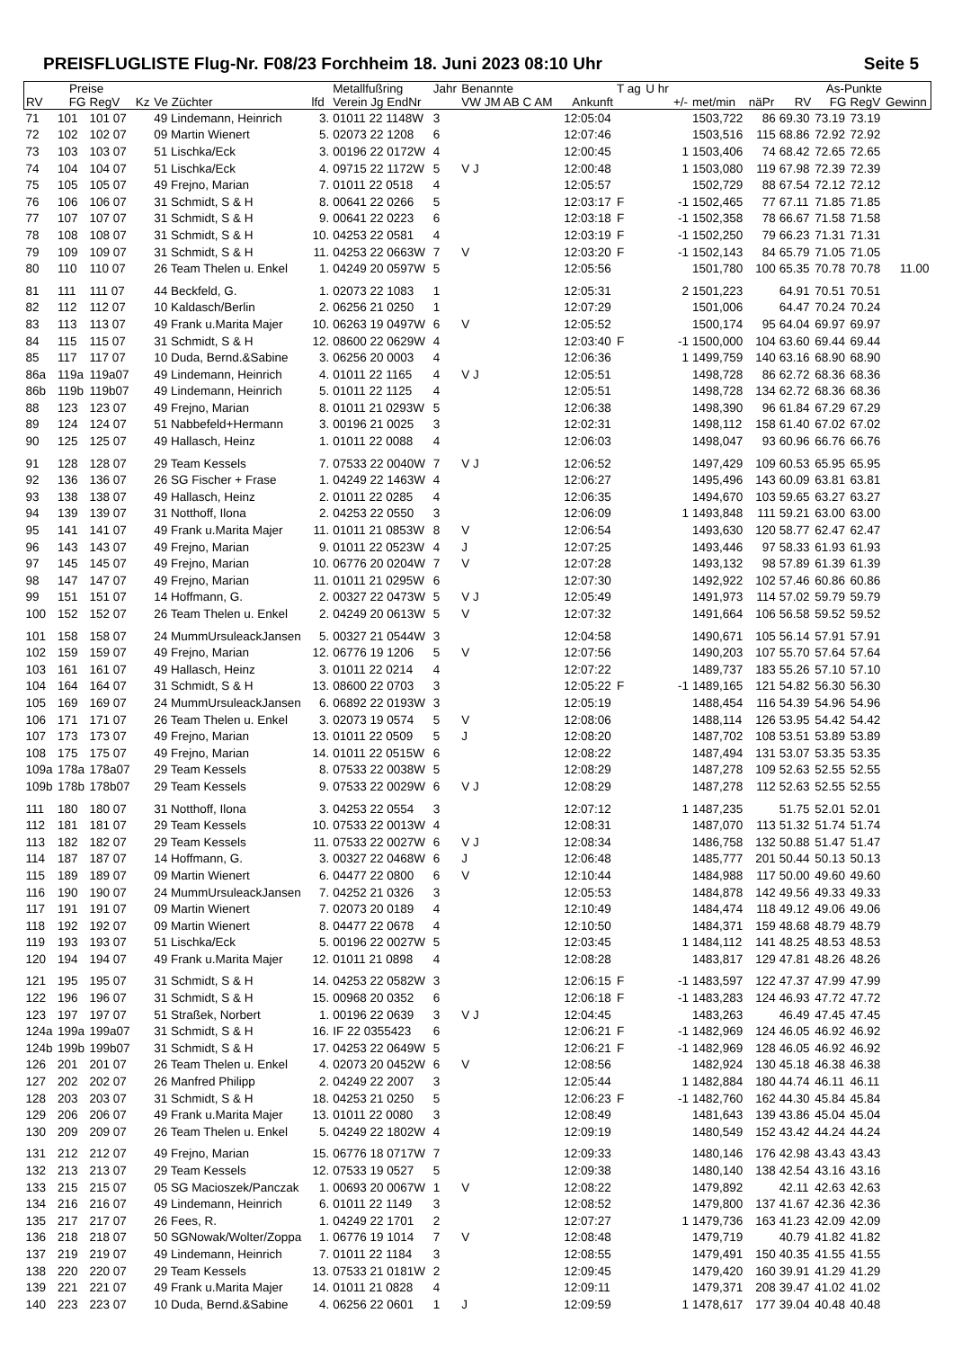PREISFLUGLISTE Flug-Nr. F08/23 Forchheim 18. Juni 2023 08:10 Uhr Seite 5
| Preise | | | | | | Metallfußring | Jahr | Benannte | | | T ag | U hr | | | | As-Punkte | | | |
| --- | --- | --- | --- | --- | --- | --- | --- | --- | --- | --- | --- | --- | --- | --- | --- | --- | --- | --- | --- |
| RV | FG | RegV | Kz | Ve Züchter | lfd | Verein Jg EndNr | | VW JM AB C AM | | Ankunft | | | +/- | met/min | näPr | RV | FG | RegV | Gewinn |
| 71 | 101 | 101 07 | | 49 Lindemann, Heinrich | 3. | 01011 22 1148W | 3 | | | 12:05:04 | | | | 1503,722 | 86 | 69.30 | 73.19 | 73.19 | |
| 72 | 102 | 102 07 | | 09 Martin Wienert | 5. | 02073 22 1208 | 6 | | | 12:07:46 | | | | 1503,516 | 115 | 68.86 | 72.92 | 72.92 | |
| 73 | 103 | 103 07 | | 51 Lischka/Eck | 3. | 00196 22 0172W | 4 | | | 12:00:45 | | | 1 | 1503,406 | 74 | 68.42 | 72.65 | 72.65 | |
| 74 | 104 | 104 07 | | 51 Lischka/Eck | 4. | 09715 22 1172W | 5 | V J | | 12:00:48 | | | 1 | 1503,080 | 119 | 67.98 | 72.39 | 72.39 | |
| 75 | 105 | 105 07 | | 49 Frejno, Marian | 7. | 01011 22 0518 | 4 | | | 12:05:57 | | | | 1502,729 | 88 | 67.54 | 72.12 | 72.12 | |
| 76 | 106 | 106 07 | | 31 Schmidt, S & H | 8. | 00641 22 0266 | 5 | | | 12:03:17 | F | | -1 | 1502,465 | 77 | 67.11 | 71.85 | 71.85 | |
| 77 | 107 | 107 07 | | 31 Schmidt, S & H | 9. | 00641 22 0223 | 6 | | | 12:03:18 | F | | -1 | 1502,358 | 78 | 66.67 | 71.58 | 71.58 | |
| 78 | 108 | 108 07 | | 31 Schmidt, S & H | 10. | 04253 22 0581 | 4 | | | 12:03:19 | F | | -1 | 1502,250 | 79 | 66.23 | 71.31 | 71.31 | |
| 79 | 109 | 109 07 | | 31 Schmidt, S & H | 11. | 04253 22 0663W | 7 | V | | 12:03:20 | F | | -1 | 1502,143 | 84 | 65.79 | 71.05 | 71.05 | |
| 80 | 110 | 110 07 | | 26 Team Thelen u. Enkel | 1. | 04249 20 0597W | 5 | | | 12:05:56 | | | | 1501,780 | 100 | 65.35 | 70.78 | 70.78 | 11.00 |
| 81 | 111 | 111 07 | | 44 Beckfeld, G. | 1. | 02073 22 1083 | 1 | | | 12:05:31 | | | 2 | 1501,223 | | 64.91 | 70.51 | 70.51 | |
| 82 | 112 | 112 07 | | 10 Kaldasch/Berlin | 2. | 06256 21 0250 | 1 | | | 12:07:29 | | | | 1501,006 | | 64.47 | 70.24 | 70.24 | |
| 83 | 113 | 113 07 | | 49 Frank u.Marita Majer | 10. | 06263 19 0497W | 6 | V | | 12:05:52 | | | | 1500,174 | 95 | 64.04 | 69.97 | 69.97 | |
| 84 | 115 | 115 07 | | 31 Schmidt, S & H | 12. | 08600 22 0629W | 4 | | | 12:03:40 | F | | -1 | 1500,000 | 104 | 63.60 | 69.44 | 69.44 | |
| 85 | 117 | 117 07 | | 10 Duda, Bernd.&Sabine | 3. | 06256 20 0003 | 4 | | | 12:06:36 | | | 1 | 1499,759 | 140 | 63.16 | 68.90 | 68.90 | |
| 86a | 119a | 119a07 | | 49 Lindemann, Heinrich | 4. | 01011 22 1165 | 4 | V J | | 12:05:51 | | | | 1498,728 | 86 | 62.72 | 68.36 | 68.36 | |
| 86b | 119b | 119b07 | | 49 Lindemann, Heinrich | 5. | 01011 22 1125 | 4 | | | 12:05:51 | | | | 1498,728 | 134 | 62.72 | 68.36 | 68.36 | |
| 88 | 123 | 123 07 | | 49 Frejno, Marian | 8. | 01011 21 0293W | 5 | | | 12:06:38 | | | | 1498,390 | 96 | 61.84 | 67.29 | 67.29 | |
| 89 | 124 | 124 07 | | 51 Nabbefeld+Hermann | 3. | 00196 21 0025 | 3 | | | 12:02:31 | | | | 1498,112 | 158 | 61.40 | 67.02 | 67.02 | |
| 90 | 125 | 125 07 | | 49 Hallasch, Heinz | 1. | 01011 22 0088 | 4 | | | 12:06:03 | | | | 1498,047 | 93 | 60.96 | 66.76 | 66.76 | |
| 91 | 128 | 128 07 | | 29 Team Kessels | 7. | 07533 22 0040W | 7 | V J | | 12:06:52 | | | | 1497,429 | 109 | 60.53 | 65.95 | 65.95 | |
| 92 | 136 | 136 07 | | 26 SG Fischer + Frase | 1. | 04249 22 1463W | 4 | | | 12:06:27 | | | | 1495,496 | 143 | 60.09 | 63.81 | 63.81 | |
| 93 | 138 | 138 07 | | 49 Hallasch, Heinz | 2. | 01011 22 0285 | 4 | | | 12:06:35 | | | | 1494,670 | 103 | 59.65 | 63.27 | 63.27 | |
| 94 | 139 | 139 07 | | 31 Notthoff, Ilona | 2. | 04253 22 0550 | 3 | | | 12:06:09 | | | 1 | 1493,848 | 111 | 59.21 | 63.00 | 63.00 | |
| 95 | 141 | 141 07 | | 49 Frank u.Marita Majer | 11. | 01011 21 0853W | 8 | V | | 12:06:54 | | | | 1493,630 | 120 | 58.77 | 62.47 | 62.47 | |
| 96 | 143 | 143 07 | | 49 Frejno, Marian | 9. | 01011 22 0523W | 4 | J | | 12:07:25 | | | | 1493,446 | 97 | 58.33 | 61.93 | 61.93 | |
| 97 | 145 | 145 07 | | 49 Frejno, Marian | 10. | 06776 20 0204W | 7 | V | | 12:07:28 | | | | 1493,132 | 98 | 57.89 | 61.39 | 61.39 | |
| 98 | 147 | 147 07 | | 49 Frejno, Marian | 11. | 01011 21 0295W | 6 | | | 12:07:30 | | | | 1492,922 | 102 | 57.46 | 60.86 | 60.86 | |
| 99 | 151 | 151 07 | | 14 Hoffmann, G. | 2. | 00327 22 0473W | 5 | V J | | 12:05:49 | | | | 1491,973 | 114 | 57.02 | 59.79 | 59.79 | |
| 100 | 152 | 152 07 | | 26 Team Thelen u. Enkel | 2. | 04249 20 0613W | 5 | V | | 12:07:32 | | | | 1491,664 | 106 | 56.58 | 59.52 | 59.52 | |
| 101 | 158 | 158 07 | | 24 MummUrsuleackJansen | 5. | 00327 21 0544W | 3 | | | 12:04:58 | | | | 1490,671 | 105 | 56.14 | 57.91 | 57.91 | |
| 102 | 159 | 159 07 | | 49 Frejno, Marian | 12. | 06776 19 1206 | 5 | V | | 12:07:56 | | | | 1490,203 | 107 | 55.70 | 57.64 | 57.64 | |
| 103 | 161 | 161 07 | | 49 Hallasch, Heinz | 3. | 01011 22 0214 | 4 | | | 12:07:22 | | | | 1489,737 | 183 | 55.26 | 57.10 | 57.10 | |
| 104 | 164 | 164 07 | | 31 Schmidt, S & H | 13. | 08600 22 0703 | 3 | | | 12:05:22 | F | | -1 | 1489,165 | 121 | 54.82 | 56.30 | 56.30 | |
| 105 | 169 | 169 07 | | 24 MummUrsuleackJansen | 6. | 06892 22 0193W | 3 | | | 12:05:19 | | | | 1488,454 | 116 | 54.39 | 54.96 | 54.96 | |
| 106 | 171 | 171 07 | | 26 Team Thelen u. Enkel | 3. | 02073 19 0574 | 5 | V | | 12:08:06 | | | | 1488,114 | 126 | 53.95 | 54.42 | 54.42 | |
| 107 | 173 | 173 07 | | 49 Frejno, Marian | 13. | 01011 22 0509 | 5 | J | | 12:08:20 | | | | 1487,702 | 108 | 53.51 | 53.89 | 53.89 | |
| 108 | 175 | 175 07 | | 49 Frejno, Marian | 14. | 01011 22 0515W | 6 | | | 12:08:22 | | | | 1487,494 | 131 | 53.07 | 53.35 | 53.35 | |
| 109a | 178a | 178a07 | | 29 Team Kessels | 8. | 07533 22 0038W | 5 | | | 12:08:29 | | | | 1487,278 | 109 | 52.63 | 52.55 | 52.55 | |
| 109b | 178b | 178b07 | | 29 Team Kessels | 9. | 07533 22 0029W | 6 | V J | | 12:08:29 | | | | 1487,278 | 112 | 52.63 | 52.55 | 52.55 | |
| 111 | 180 | 180 07 | | 31 Notthoff, Ilona | 3. | 04253 22 0554 | 3 | | | 12:07:12 | | | 1 | 1487,235 | | 51.75 | 52.01 | 52.01 | |
| 112 | 181 | 181 07 | | 29 Team Kessels | 10. | 07533 22 0013W | 4 | | | 12:08:31 | | | | 1487,070 | 113 | 51.32 | 51.74 | 51.74 | |
| 113 | 182 | 182 07 | | 29 Team Kessels | 11. | 07533 22 0027W | 6 | V J | | 12:08:34 | | | | 1486,758 | 132 | 50.88 | 51.47 | 51.47 | |
| 114 | 187 | 187 07 | | 14 Hoffmann, G. | 3. | 00327 22 0468W | 6 | J | | 12:06:48 | | | | 1485,777 | 201 | 50.44 | 50.13 | 50.13 | |
| 115 | 189 | 189 07 | | 09 Martin Wienert | 6. | 04477 22 0800 | 6 | V | | 12:10:44 | | | | 1484,988 | 117 | 50.00 | 49.60 | 49.60 | |
| 116 | 190 | 190 07 | | 24 MummUrsuleackJansen | 7. | 04252 21 0326 | 3 | | | 12:05:53 | | | | 1484,878 | 142 | 49.56 | 49.33 | 49.33 | |
| 117 | 191 | 191 07 | | 09 Martin Wienert | 7. | 02073 20 0189 | 4 | | | 12:10:49 | | | | 1484,474 | 118 | 49.12 | 49.06 | 49.06 | |
| 118 | 192 | 192 07 | | 09 Martin Wienert | 8. | 04477 22 0678 | 4 | | | 12:10:50 | | | | 1484,371 | 159 | 48.68 | 48.79 | 48.79 | |
| 119 | 193 | 193 07 | | 51 Lischka/Eck | 5. | 00196 22 0027W | 5 | | | 12:03:45 | | | 1 | 1484,112 | 141 | 48.25 | 48.53 | 48.53 | |
| 120 | 194 | 194 07 | | 49 Frank u.Marita Majer | 12. | 01011 21 0898 | 4 | | | 12:08:28 | | | | 1483,817 | 129 | 47.81 | 48.26 | 48.26 | |
| 121 | 195 | 195 07 | | 31 Schmidt, S & H | 14. | 04253 22 0582W | 3 | | | 12:06:15 | F | | -1 | 1483,597 | 122 | 47.37 | 47.99 | 47.99 | |
| 122 | 196 | 196 07 | | 31 Schmidt, S & H | 15. | 00968 20 0352 | 6 | | | 12:06:18 | F | | -1 | 1483,283 | 124 | 46.93 | 47.72 | 47.72 | |
| 123 | 197 | 197 07 | | 51 Straßek, Norbert | 1. | 00196 22 0639 | 3 | V J | | 12:04:45 | | | | 1483,263 | | 46.49 | 47.45 | 47.45 | |
| 124a | 199a | 199a07 | | 31 Schmidt, S & H | 16. | IF 22 0355423 | 6 | | | 12:06:21 | F | | -1 | 1482,969 | 124 | 46.05 | 46.92 | 46.92 | |
| 124b | 199b | 199b07 | | 31 Schmidt, S & H | 17. | 04253 22 0649W | 5 | | | 12:06:21 | F | | -1 | 1482,969 | 128 | 46.05 | 46.92 | 46.92 | |
| 126 | 201 | 201 07 | | 26 Team Thelen u. Enkel | 4. | 02073 20 0452W | 6 | V | | 12:08:56 | | | | 1482,924 | 130 | 45.18 | 46.38 | 46.38 | |
| 127 | 202 | 202 07 | | 26 Manfred Philipp | 2. | 04249 22 2007 | 3 | | | 12:05:44 | | | 1 | 1482,884 | 180 | 44.74 | 46.11 | 46.11 | |
| 128 | 203 | 203 07 | | 31 Schmidt, S & H | 18. | 04253 21 0250 | 5 | | | 12:06:23 | F | | -1 | 1482,760 | 162 | 44.30 | 45.84 | 45.84 | |
| 129 | 206 | 206 07 | | 49 Frank u.Marita Majer | 13. | 01011 22 0080 | 3 | | | 12:08:49 | | | | 1481,643 | 139 | 43.86 | 45.04 | 45.04 | |
| 130 | 209 | 209 07 | | 26 Team Thelen u. Enkel | 5. | 04249 22 1802W | 4 | | | 12:09:19 | | | | 1480,549 | 152 | 43.42 | 44.24 | 44.24 | |
| 131 | 212 | 212 07 | | 49 Frejno, Marian | 15. | 06776 18 0717W | 7 | | | 12:09:33 | | | | 1480,146 | 176 | 42.98 | 43.43 | 43.43 | |
| 132 | 213 | 213 07 | | 29 Team Kessels | 12. | 07533 19 0527 | 5 | | | 12:09:38 | | | | 1480,140 | 138 | 42.54 | 43.16 | 43.16 | |
| 133 | 215 | 215 07 | | 05 SG Macioszek/Panczak | 1. | 00693 20 0067W | 1 | V | | 12:08:22 | | | | 1479,892 | | 42.11 | 42.63 | 42.63 | |
| 134 | 216 | 216 07 | | 49 Lindemann, Heinrich | 6. | 01011 22 1149 | 3 | | | 12:08:52 | | | | 1479,800 | 137 | 41.67 | 42.36 | 42.36 | |
| 135 | 217 | 217 07 | | 26 Fees, R. | 1. | 04249 22 1701 | 2 | | | 12:07:27 | | | 1 | 1479,736 | 163 | 41.23 | 42.09 | 42.09 | |
| 136 | 218 | 218 07 | | 50 SGNowak/Wolter/Zoppa | 1. | 06776 19 1014 | 7 | V | | 12:08:48 | | | | 1479,719 | | 40.79 | 41.82 | 41.82 | |
| 137 | 219 | 219 07 | | 49 Lindemann, Heinrich | 7. | 01011 22 1184 | 3 | | | 12:08:55 | | | | 1479,491 | 150 | 40.35 | 41.55 | 41.55 | |
| 138 | 220 | 220 07 | | 29 Team Kessels | 13. | 07533 21 0181W | 2 | | | 12:09:45 | | | | 1479,420 | 160 | 39.91 | 41.29 | 41.29 | |
| 139 | 221 | 221 07 | | 49 Frank u.Marita Majer | 14. | 01011 21 0828 | 4 | | | 12:09:11 | | | | 1479,371 | 208 | 39.47 | 41.02 | 41.02 | |
| 140 | 223 | 223 07 | | 10 Duda, Bernd.&Sabine | 4. | 06256 22 0601 | 1 | J | | 12:09:59 | | | 1 | 1478,617 | 177 | 39.04 | 40.48 | 40.48 | |